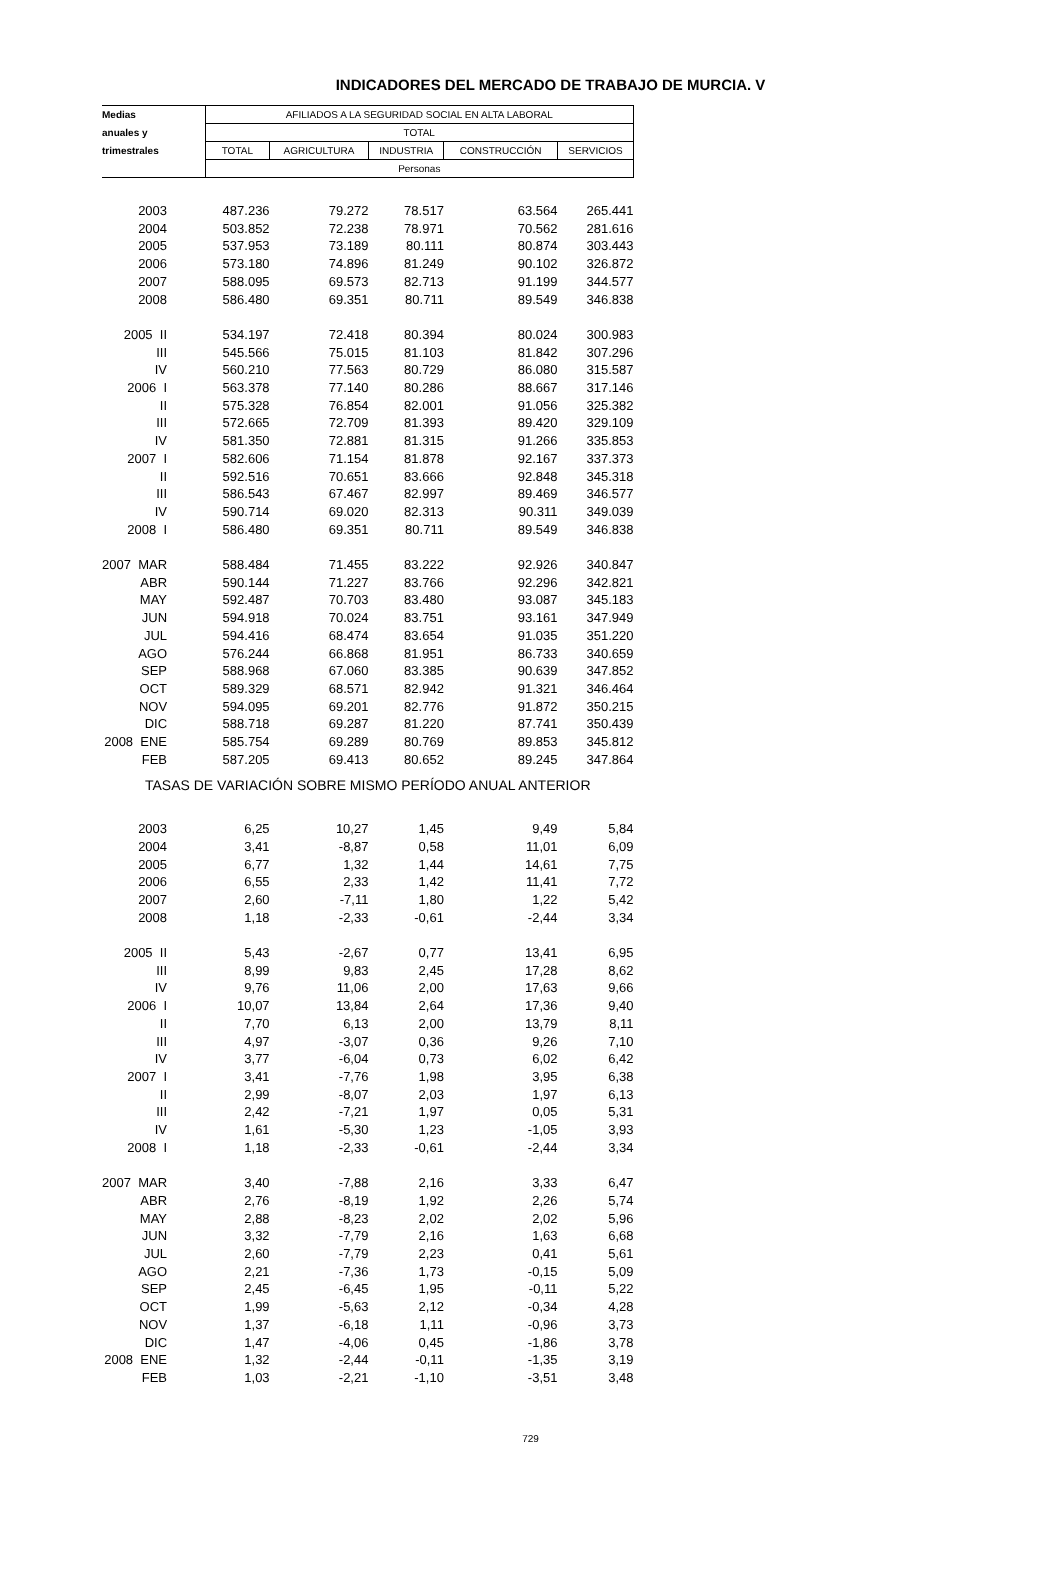INDICADORES DEL MERCADO DE TRABAJO DE MURCIA. V
| Medias | AFILIADOS A LA SEGURIDAD SOCIAL EN ALTA LABORAL | | | | |
| --- | --- | --- | --- | --- | --- |
| anuales y | TOTAL | | | | |
| trimestrales | TOTAL | AGRICULTURA | INDUSTRIA | CONSTRUCCIÓN | SERVICIOS |
| | Personas | | | | |
| 2003 | 487.236 | 79.272 | 78.517 | 63.564 | 265.441 |
| 2004 | 503.852 | 72.238 | 78.971 | 70.562 | 281.616 |
| 2005 | 537.953 | 73.189 | 80.111 | 80.874 | 303.443 |
| 2006 | 573.180 | 74.896 | 81.249 | 90.102 | 326.872 |
| 2007 | 588.095 | 69.573 | 82.713 | 91.199 | 344.577 |
| 2008 | 586.480 | 69.351 | 80.711 | 89.549 | 346.838 |
| 2005 II | 534.197 | 72.418 | 80.394 | 80.024 | 300.983 |
| III | 545.566 | 75.015 | 81.103 | 81.842 | 307.296 |
| IV | 560.210 | 77.563 | 80.729 | 86.080 | 315.587 |
| 2006 I | 563.378 | 77.140 | 80.286 | 88.667 | 317.146 |
| II | 575.328 | 76.854 | 82.001 | 91.056 | 325.382 |
| III | 572.665 | 72.709 | 81.393 | 89.420 | 329.109 |
| IV | 581.350 | 72.881 | 81.315 | 91.266 | 335.853 |
| 2007 I | 582.606 | 71.154 | 81.878 | 92.167 | 337.373 |
| II | 592.516 | 70.651 | 83.666 | 92.848 | 345.318 |
| III | 586.543 | 67.467 | 82.997 | 89.469 | 346.577 |
| IV | 590.714 | 69.020 | 82.313 | 90.311 | 349.039 |
| 2008 I | 586.480 | 69.351 | 80.711 | 89.549 | 346.838 |
| 2007 MAR | 588.484 | 71.455 | 83.222 | 92.926 | 340.847 |
| ABR | 590.144 | 71.227 | 83.766 | 92.296 | 342.821 |
| MAY | 592.487 | 70.703 | 83.480 | 93.087 | 345.183 |
| JUN | 594.918 | 70.024 | 83.751 | 93.161 | 347.949 |
| JUL | 594.416 | 68.474 | 83.654 | 91.035 | 351.220 |
| AGO | 576.244 | 66.868 | 81.951 | 86.733 | 340.659 |
| SEP | 588.968 | 67.060 | 83.385 | 90.639 | 347.852 |
| OCT | 589.329 | 68.571 | 82.942 | 91.321 | 346.464 |
| NOV | 594.095 | 69.201 | 82.776 | 91.872 | 350.215 |
| DIC | 588.718 | 69.287 | 81.220 | 87.741 | 350.439 |
| 2008 ENE | 585.754 | 69.289 | 80.769 | 89.853 | 345.812 |
| FEB | 587.205 | 69.413 | 80.652 | 89.245 | 347.864 |
| TASAS DE VARIACIÓN SOBRE MISMO PERÍODO ANUAL ANTERIOR | | | | | |
| 2003 | 6,25 | 10,27 | 1,45 | 9,49 | 5,84 |
| 2004 | 3,41 | -8,87 | 0,58 | 11,01 | 6,09 |
| 2005 | 6,77 | 1,32 | 1,44 | 14,61 | 7,75 |
| 2006 | 6,55 | 2,33 | 1,42 | 11,41 | 7,72 |
| 2007 | 2,60 | -7,11 | 1,80 | 1,22 | 5,42 |
| 2008 | 1,18 | -2,33 | -0,61 | -2,44 | 3,34 |
| 2005 II | 5,43 | -2,67 | 0,77 | 13,41 | 6,95 |
| III | 8,99 | 9,83 | 2,45 | 17,28 | 8,62 |
| IV | 9,76 | 11,06 | 2,00 | 17,63 | 9,66 |
| 2006 I | 10,07 | 13,84 | 2,64 | 17,36 | 9,40 |
| II | 7,70 | 6,13 | 2,00 | 13,79 | 8,11 |
| III | 4,97 | -3,07 | 0,36 | 9,26 | 7,10 |
| IV | 3,77 | -6,04 | 0,73 | 6,02 | 6,42 |
| 2007 I | 3,41 | -7,76 | 1,98 | 3,95 | 6,38 |
| II | 2,99 | -8,07 | 2,03 | 1,97 | 6,13 |
| III | 2,42 | -7,21 | 1,97 | 0,05 | 5,31 |
| IV | 1,61 | -5,30 | 1,23 | -1,05 | 3,93 |
| 2008 I | 1,18 | -2,33 | -0,61 | -2,44 | 3,34 |
| 2007 MAR | 3,40 | -7,88 | 2,16 | 3,33 | 6,47 |
| ABR | 2,76 | -8,19 | 1,92 | 2,26 | 5,74 |
| MAY | 2,88 | -8,23 | 2,02 | 2,02 | 5,96 |
| JUN | 3,32 | -7,79 | 2,16 | 1,63 | 6,68 |
| JUL | 2,60 | -7,79 | 2,23 | 0,41 | 5,61 |
| AGO | 2,21 | -7,36 | 1,73 | -0,15 | 5,09 |
| SEP | 2,45 | -6,45 | 1,95 | -0,11 | 5,22 |
| OCT | 1,99 | -5,63 | 2,12 | -0,34 | 4,28 |
| NOV | 1,37 | -6,18 | 1,11 | -0,96 | 3,73 |
| DIC | 1,47 | -4,06 | 0,45 | -1,86 | 3,78 |
| 2008 ENE | 1,32 | -2,44 | -0,11 | -1,35 | 3,19 |
| FEB | 1,03 | -2,21 | -1,10 | -3,51 | 3,48 |
729